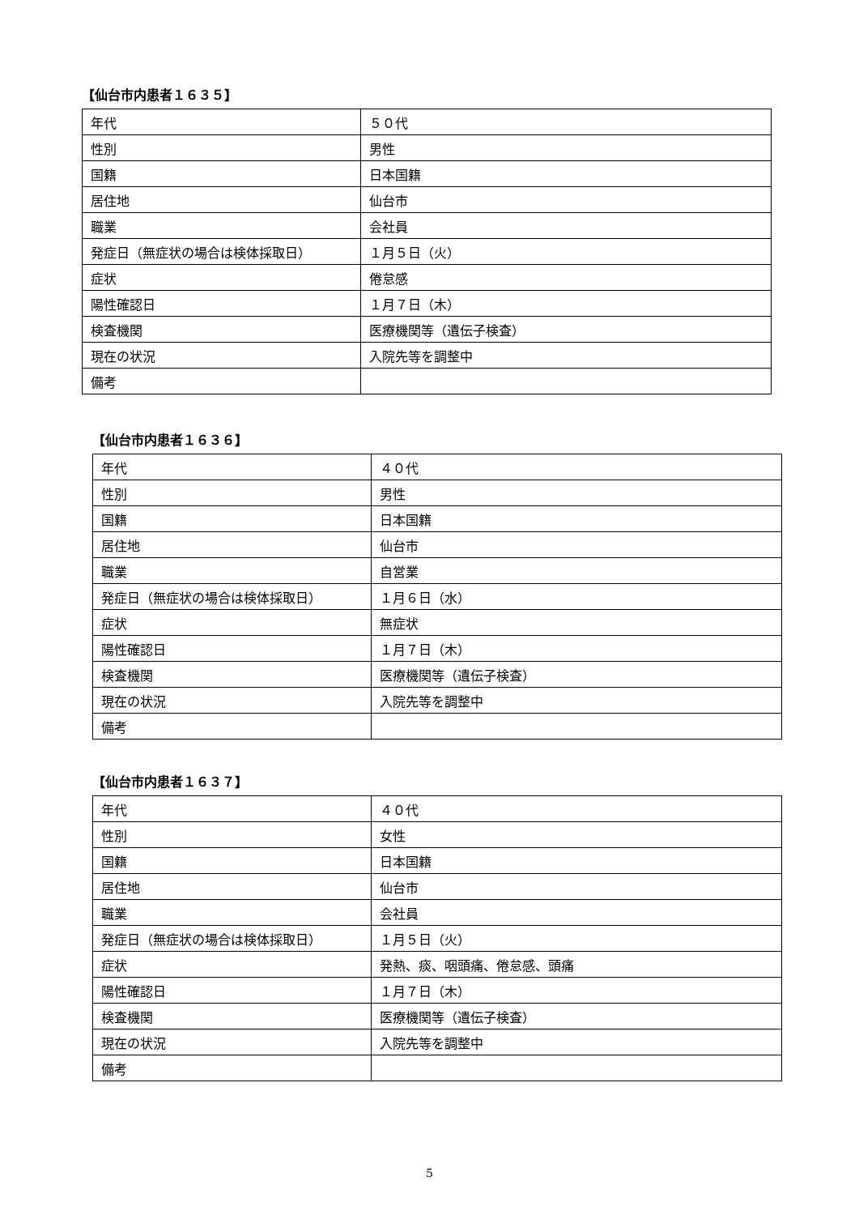【仙台市内患者１６３５】
| 年代 | ５０代 |
| 性別 | 男性 |
| 国籍 | 日本国籍 |
| 居住地 | 仙台市 |
| 職業 | 会社員 |
| 発症日（無症状の場合は検体採取日） | １月５日（火） |
| 症状 | 倦怠感 |
| 陽性確認日 | １月７日（木） |
| 検査機関 | 医療機関等（遺伝子検査） |
| 現在の状況 | 入院先等を調整中 |
| 備考 | |
【仙台市内患者１６３６】
| 年代 | ４０代 |
| 性別 | 男性 |
| 国籍 | 日本国籍 |
| 居住地 | 仙台市 |
| 職業 | 自営業 |
| 発症日（無症状の場合は検体採取日） | １月６日（水） |
| 症状 | 無症状 |
| 陽性確認日 | １月７日（木） |
| 検査機関 | 医療機関等（遺伝子検査） |
| 現在の状況 | 入院先等を調整中 |
| 備考 | |
【仙台市内患者１６３７】
| 年代 | ４０代 |
| 性別 | 女性 |
| 国籍 | 日本国籍 |
| 居住地 | 仙台市 |
| 職業 | 会社員 |
| 発症日（無症状の場合は検体採取日） | １月５日（火） |
| 症状 | 発熱、痰、咽頭痛、倦怠感、頭痛 |
| 陽性確認日 | １月７日（木） |
| 検査機関 | 医療機関等（遺伝子検査） |
| 現在の状況 | 入院先等を調整中 |
| 備考 | |
5